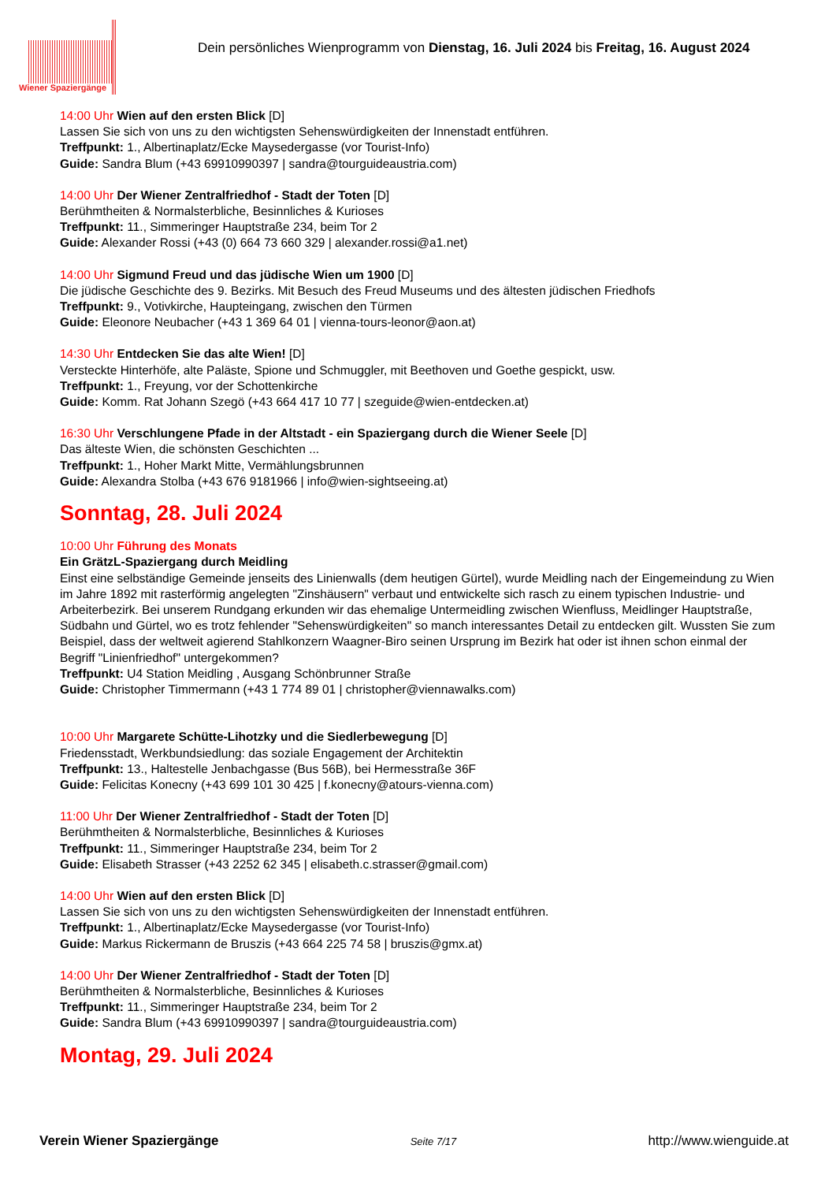Wiener Spaziergänge
Dein persönliches Wienprogramm von Dienstag, 16. Juli 2024 bis Freitag, 16. August 2024
14:00 Uhr Wien auf den ersten Blick [D]
Lassen Sie sich von uns zu den wichtigsten Sehenswürdigkeiten der Innenstadt entführen.
Treffpunkt: 1., Albertinaplatz/Ecke Maysedergasse (vor Tourist-Info)
Guide: Sandra Blum (+43 69910990397 | sandra@tourguideaustria.com)
14:00 Uhr Der Wiener Zentralfriedhof - Stadt der Toten [D]
Berühmtheiten & Normalsterbliche, Besinnliches & Kurioses
Treffpunkt: 11., Simmeringer Hauptstraße 234, beim Tor 2
Guide: Alexander Rossi (+43 (0) 664 73 660 329 | alexander.rossi@a1.net)
14:00 Uhr Sigmund Freud und das jüdische Wien um 1900 [D]
Die jüdische Geschichte des 9. Bezirks. Mit Besuch des Freud Museums und des ältesten jüdischen Friedhofs
Treffpunkt: 9., Votivkirche, Haupteingang, zwischen den Türmen
Guide: Eleonore Neubacher (+43 1 369 64 01 | vienna-tours-leonor@aon.at)
14:30 Uhr Entdecken Sie das alte Wien! [D]
Versteckte Hinterhöfe, alte Paläste, Spione und Schmuggler, mit Beethoven und Goethe gespickt, usw.
Treffpunkt: 1., Freyung, vor der Schottenkirche
Guide: Komm. Rat Johann Szegö (+43 664 417 10 77 | szeguide@wien-entdecken.at)
16:30 Uhr Verschlungene Pfade in der Altstadt - ein Spaziergang durch die Wiener Seele [D]
Das älteste Wien, die schönsten Geschichten ...
Treffpunkt: 1., Hoher Markt Mitte, Vermählungsbrunnen
Guide: Alexandra Stolba (+43 676 9181966 | info@wien-sightseeing.at)
Sonntag, 28. Juli 2024
10:00 Uhr Führung des Monats
Ein GrätzL-Spaziergang durch Meidling
Einst eine selbständige Gemeinde jenseits des Linienwalls (dem heutigen Gürtel), wurde Meidling nach der Eingemeindung zu Wien im Jahre 1892 mit rasterförmig angelegten "Zinshäusern" verbaut und entwickelte sich rasch zu einem typischen Industrie- und Arbeiterbezirk. Bei unserem Rundgang erkunden wir das ehemalige Untermeidling zwischen Wienfluss, Meidlinger Hauptstraße, Südbahn und Gürtel, wo es trotz fehlender "Sehenswürdigkeiten" so manch interessantes Detail zu entdecken gilt. Wussten Sie zum Beispiel, dass der weltweit agierend Stahlkonzern Waagner-Biro seinen Ursprung im Bezirk hat oder ist ihnen schon einmal der Begriff "Linienfriedhof" untergekommen?
Treffpunkt: U4 Station Meidling , Ausgang Schönbrunner Straße
Guide: Christopher Timmermann (+43 1 774 89 01 | christopher@viennawalks.com)
10:00 Uhr Margarete Schütte-Lihotzky und die Siedlerbewegung [D]
Friedensstadt, Werkbundsiedlung: das soziale Engagement der Architektin
Treffpunkt: 13., Haltestelle Jenbachgasse (Bus 56B), bei Hermesstraße 36F
Guide: Felicitas Konecny (+43 699 101 30 425 | f.konecny@atours-vienna.com)
11:00 Uhr Der Wiener Zentralfriedhof - Stadt der Toten [D]
Berühmtheiten & Normalsterbliche, Besinnliches & Kurioses
Treffpunkt: 11., Simmeringer Hauptstraße 234, beim Tor 2
Guide: Elisabeth Strasser (+43 2252 62 345 | elisabeth.c.strasser@gmail.com)
14:00 Uhr Wien auf den ersten Blick [D]
Lassen Sie sich von uns zu den wichtigsten Sehenswürdigkeiten der Innenstadt entführen.
Treffpunkt: 1., Albertinaplatz/Ecke Maysedergasse (vor Tourist-Info)
Guide: Markus Rickermann de Bruszis (+43 664 225 74 58 | bruszis@gmx.at)
14:00 Uhr Der Wiener Zentralfriedhof - Stadt der Toten [D]
Berühmtheiten & Normalsterbliche, Besinnliches & Kurioses
Treffpunkt: 11., Simmeringer Hauptstraße 234, beim Tor 2
Guide: Sandra Blum (+43 69910990397 | sandra@tourguideaustria.com)
Montag, 29. Juli 2024
Verein Wiener Spaziergänge Seite 7/17 http://www.wienguide.at